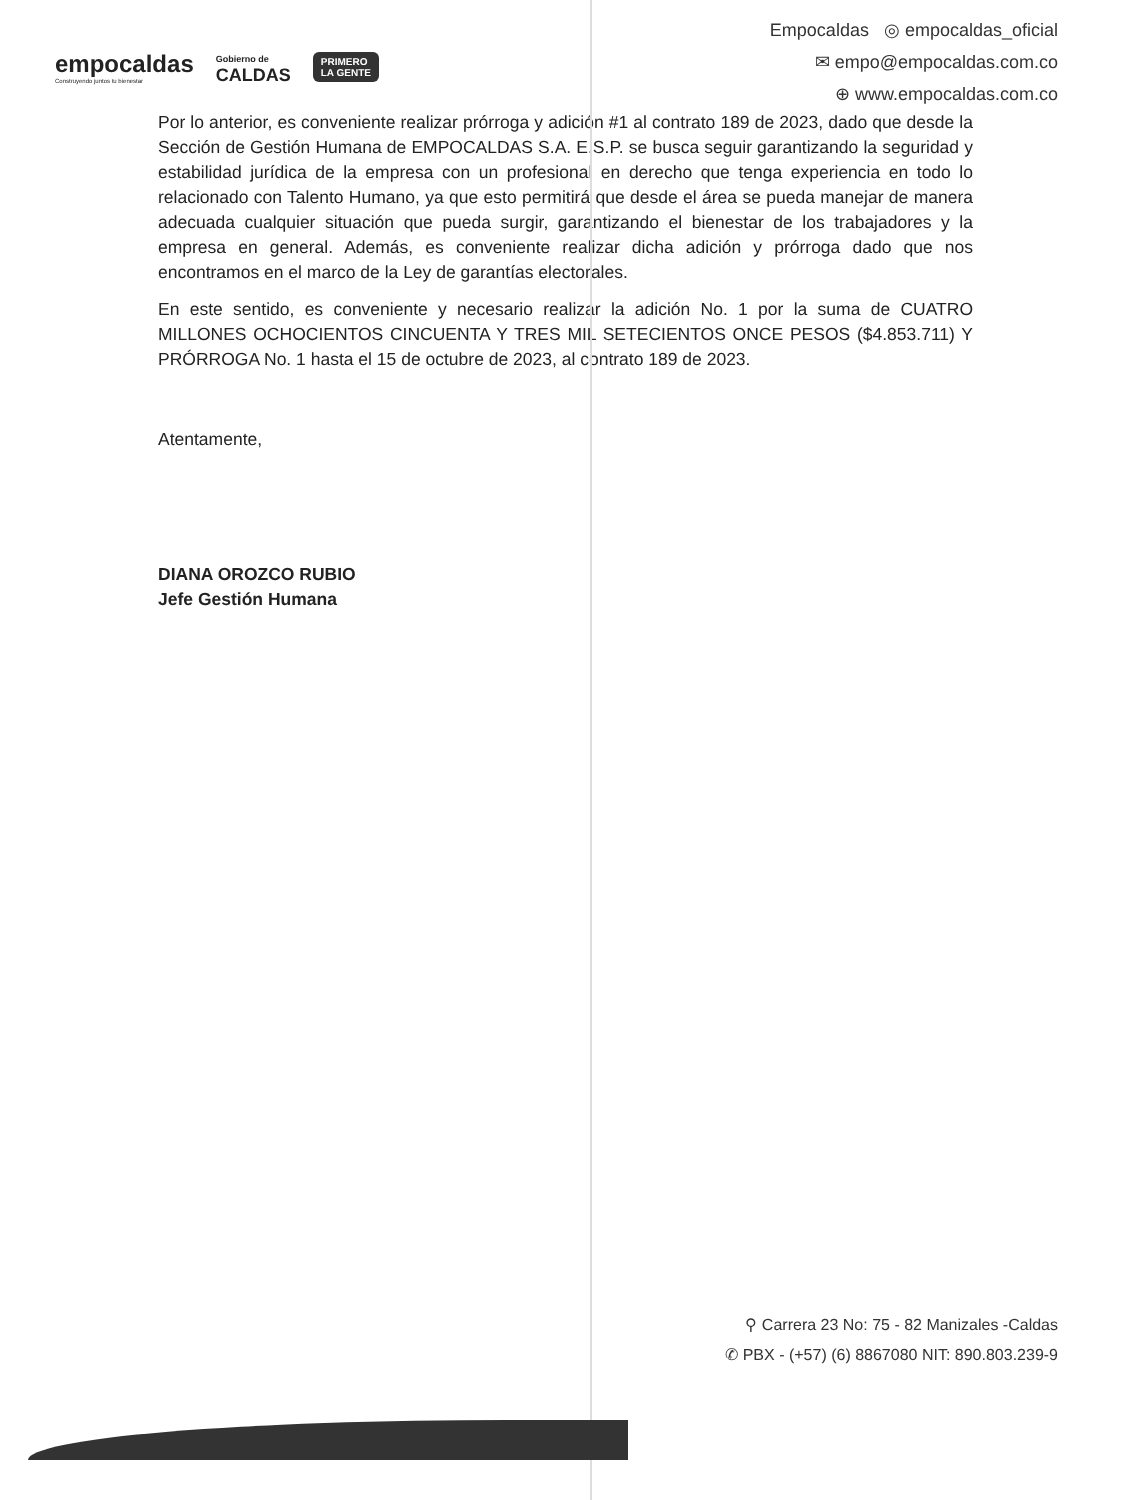empocaldas
Construyendo juntos tu bienestar
Gobierno de
CALDAS
PRIMERO
LA GENTE
Empocaldas ◎ empocaldas_oficial
✉ empo@empocaldas.com.co
⊕ www.empocaldas.com.co
Por lo anterior, es conveniente realizar prórroga y adición #1 al contrato 189 de 2023, dado que desde la Sección de Gestión Humana de EMPOCALDAS S.A. E.S.P. se busca seguir garantizando la seguridad y estabilidad jurídica de la empresa con un profesional en derecho que tenga experiencia en todo lo relacionado con Talento Humano, ya que esto permitirá que desde el área se pueda manejar de manera adecuada cualquier situación que pueda surgir, garantizando el bienestar de los trabajadores y la empresa en general. Además, es conveniente realizar dicha adición y prórroga dado que nos encontramos en el marco de la Ley de garantías electorales.
En este sentido, es conveniente y necesario realizar la adición No. 1 por la suma de CUATRO MILLONES OCHOCIENTOS CINCUENTA Y TRES MIL SETECIENTOS ONCE PESOS ($4.853.711) Y PRÓRROGA No. 1 hasta el 15 de octubre de 2023, al contrato 189 de 2023.
Atentamente,
DIANA OROZCO RUBIO
Jefe Gestión Humana
⚲ Carrera 23 No: 75 - 82 Manizales -Caldas
✆ PBX - (+57) (6) 8867080 NIT: 890.803.239-9